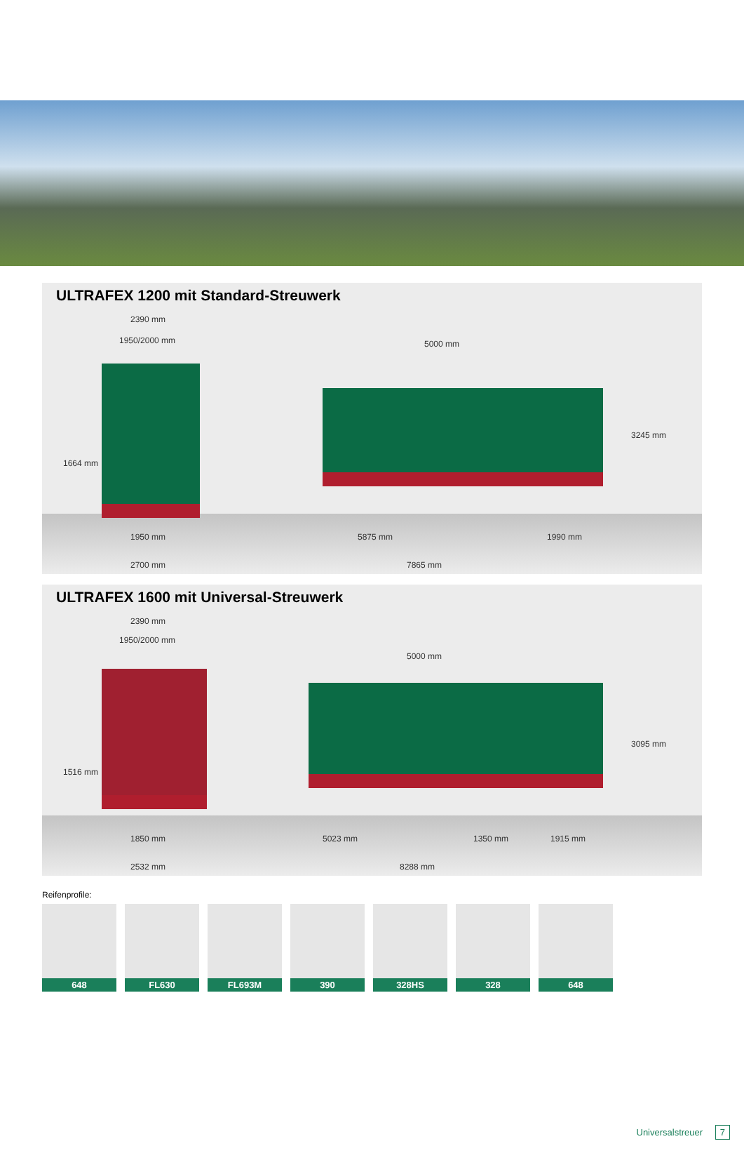ULTRAFEX 1200 mit Standard-Streuwerk
2390 mm
1950/2000 mm 5000 mm
1664 mm
3245 mm
1950 mm 5875 mm 1990 mm
2700 mm 7865 mm
ULTRAFEX 1600 mit Universal-Streuwerk
2390 mm
1950/2000 mm
5000 mm
1516 mm
3095 mm
1850 mm 5023 mm 1350 mm 1915 mm
2532 mm 8288 mm
Reifenprofile:
648 FL630 FL693M 390 328HS 328 648
Universalstreuer 7